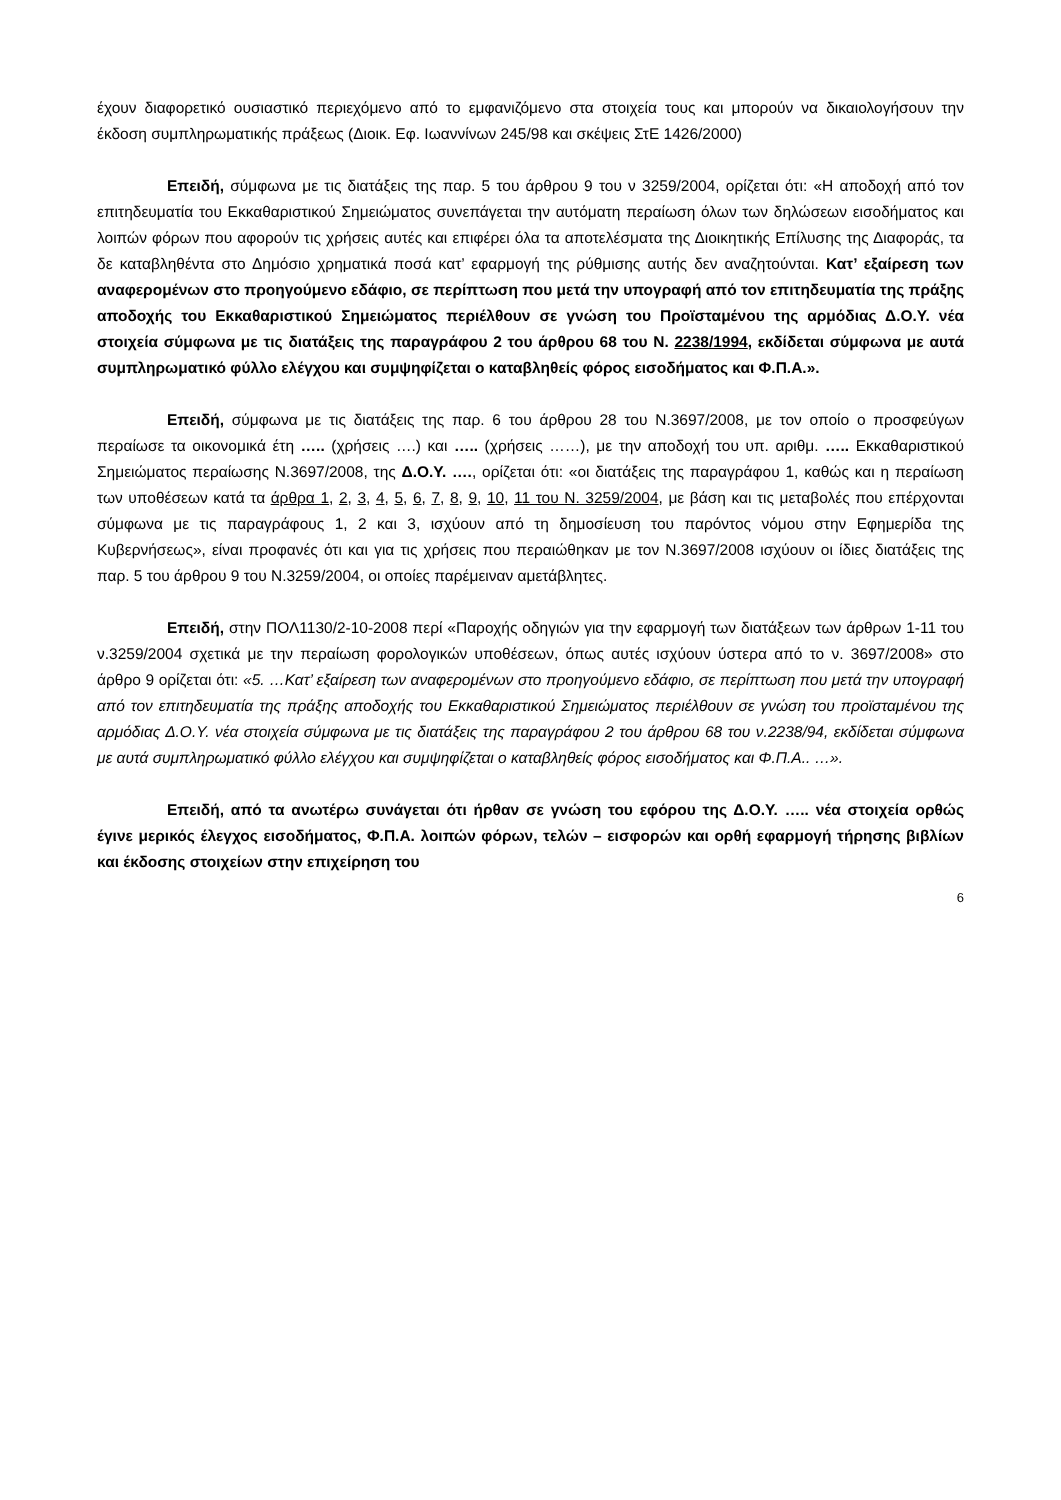έχουν διαφορετικό ουσιαστικό περιεχόμενο από το εμφανιζόμενο στα στοιχεία τους και μπορούν να δικαιολογήσουν την έκδοση συμπληρωματικής πράξεως (Διοικ. Εφ. Ιωαννίνων 245/98 και σκέψεις ΣτΕ 1426/2000)
Επειδή, σύμφωνα με τις διατάξεις της παρ. 5 του άρθρου 9 του ν 3259/2004, ορίζεται ότι: «Η αποδοχή από τον επιτηδευματία του Εκκαθαριστικού Σημειώματος συνεπάγεται την αυτόματη περαίωση όλων των δηλώσεων εισοδήματος και λοιπών φόρων που αφορούν τις χρήσεις αυτές και επιφέρει όλα τα αποτελέσματα της Διοικητικής Επίλυσης της Διαφοράς, τα δε καταβληθέντα στο Δημόσιο χρηματικά ποσά κατ’ εφαρμογή της ρύθμισης αυτής δεν αναζητούνται. Κατ’ εξαίρεση των αναφερομένων στο προηγούμενο εδάφιο, σε περίπτωση που μετά την υπογραφή από τον επιτηδευματία της πράξης αποδοχής του Εκκαθαριστικού Σημειώματος περιέλθουν σε γνώση του Προϊσταμένου της αρμόδιας Δ.Ο.Υ. νέα στοιχεία σύμφωνα με τις διατάξεις της παραγράφου 2 του άρθρου 68 του Ν. 2238/1994, εκδίδεται σύμφωνα με αυτά συμπληρωματικό φύλλο ελέγχου και συμψηφίζεται ο καταβληθείς φόρος εισοδήματος και Φ.Π.Α.».
Επειδή, σύμφωνα με τις διατάξεις της παρ. 6 του άρθρου 28 του Ν.3697/2008, με τον οποίο ο προσφεύγων περαίωσε τα οικονομικά έτη ….. (χρήσεις ….) και ….. (χρήσεις ……), με την αποδοχή του υπ. αριθμ. ….. Εκκαθαριστικού Σημειώματος περαίωσης Ν.3697/2008, της Δ.Ο.Υ. …., ορίζεται ότι: «οι διατάξεις της παραγράφου 1, καθώς και η περαίωση των υποθέσεων κατά τα άρθρα 1, 2, 3, 4, 5, 6, 7, 8, 9, 10, 11 του Ν. 3259/2004, με βάση και τις μεταβολές που επέρχονται σύμφωνα με τις παραγράφους 1, 2 και 3, ισχύουν από τη δημοσίευση του παρόντος νόμου στην Εφημερίδα της Κυβερνήσεως», είναι προφανές ότι και για τις χρήσεις που περαιώθηκαν με τον Ν.3697/2008 ισχύουν οι ίδιες διατάξεις της παρ. 5 του άρθρου 9 του Ν.3259/2004, οι οποίες παρέμειναν αμετάβλητες.
Επειδή, στην ΠΟΛ1130/2-10-2008 περί «Παροχής οδηγιών για την εφαρμογή των διατάξεων των άρθρων 1-11 του ν.3259/2004 σχετικά με την περαίωση φορολογικών υποθέσεων, όπως αυτές ισχύουν ύστερα από το ν. 3697/2008» στο άρθρο 9 ορίζεται ότι: «5. …Κατ’ εξαίρεση των αναφερομένων στο προηγούμενο εδάφιο, σε περίπτωση που μετά την υπογραφή από τον επιτηδευματία της πράξης αποδοχής του Εκκαθαριστικού Σημειώματος περιέλθουν σε γνώση του προϊσταμένου της αρμόδιας Δ.Ο.Υ. νέα στοιχεία σύμφωνα με τις διατάξεις της παραγράφου 2 του άρθρου 68 του ν.2238/94, εκδίδεται σύμφωνα με αυτά συμπληρωματικό φύλλο ελέγχου και συμψηφίζεται ο καταβληθείς φόρος εισοδήματος και Φ.Π.Α.. …».
Επειδή, από τα ανωτέρω συνάγεται ότι ήρθαν σε γνώση του εφόρου της Δ.Ο.Υ. ….. νέα στοιχεία ορθώς έγινε μερικός έλεγχος εισοδήματος, Φ.Π.Α. λοιπών φόρων, τελών – εισφορών και ορθή εφαρμογή τήρησης βιβλίων και έκδοσης στοιχείων στην επιχείρηση του
6